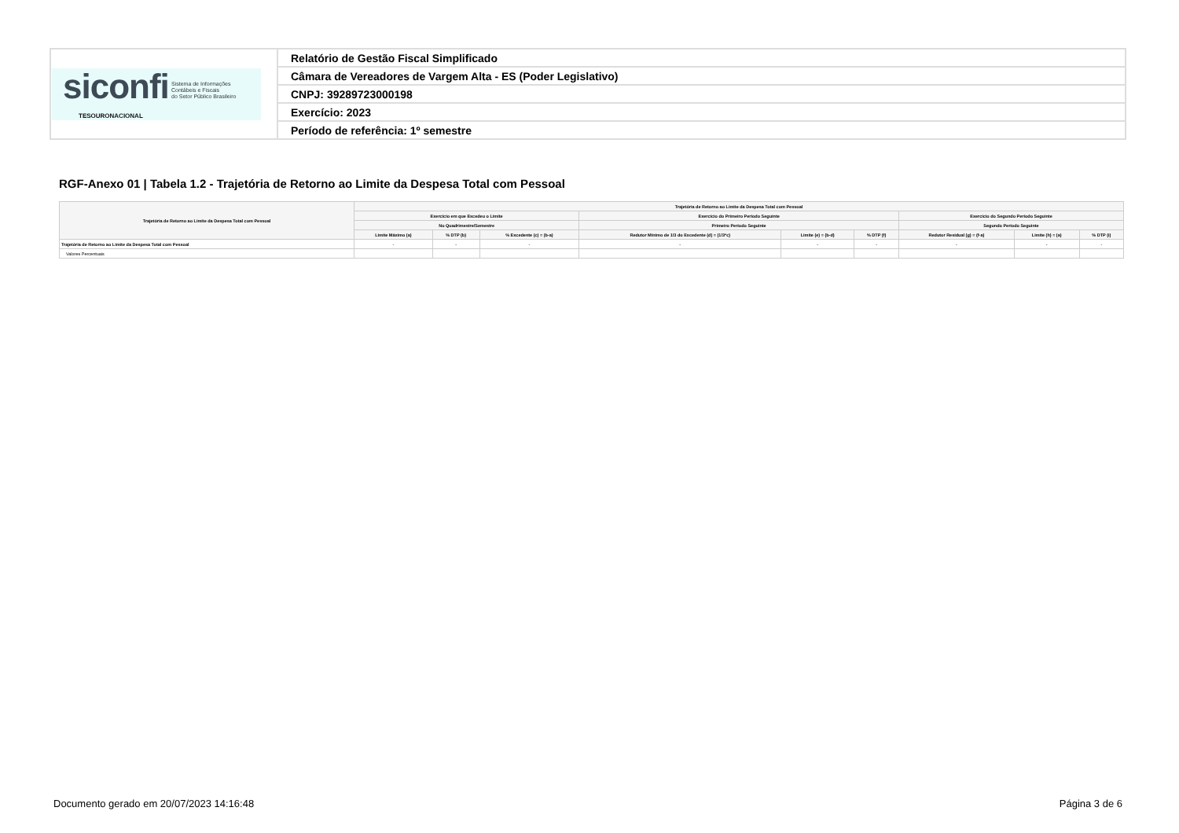| siconfi Sistema de Informações Contábeis e Fiscais do Setor Público Brasileiro TESOURONACIONAL | Relatório de Gestão Fiscal Simplificado |
| | Câmara de Vereadores de Vargem Alta - ES (Poder Legislativo) |
| | CNPJ: 39289723000198 |
| | Exercício: 2023 |
| | Período de referência: 1º semestre |
RGF-Anexo 01 | Tabela 1.2 - Trajetória de Retorno ao Limite da Despesa Total com Pessoal
| Trajetória de Retorno ao Limite da Despesa Total com Pessoal | Trajetória de Retorno ao Limite da Despesa Total com Pessoal | | | | | | | | |
| --- | --- | --- | --- | --- | --- | --- | --- | --- | --- |
| | Exercício em que Excedeu o Limite | | | Exercício do Primeiro Período Seguinte | | | Exercício do Segundo Período Seguinte | | |
| | No Quadrimestre/Semestre | | | Primeiro Período Seguinte | | | Segundo Período Seguinte | | |
| | Limite Máximo (a) | % DTP (b) | % Excedente (c) = (b-a) | Redutor Mínimo de 1/3 do Excedente (d) = (1/3*c) | Limite (e) = (b-d) | % DTP (f) | Redutor Residual (g) = (f-a) | Limite (h) = (a) | % DTP (i) |
| Trajetória de Retorno ao Limite da Despesa Total com Pessoal | - | - | - | - | - | - | - | - | - |
| Valores Percentuais | | | | | | | | | |
Documento gerado em 20/07/2023 14:16:48
Página 3 de 6